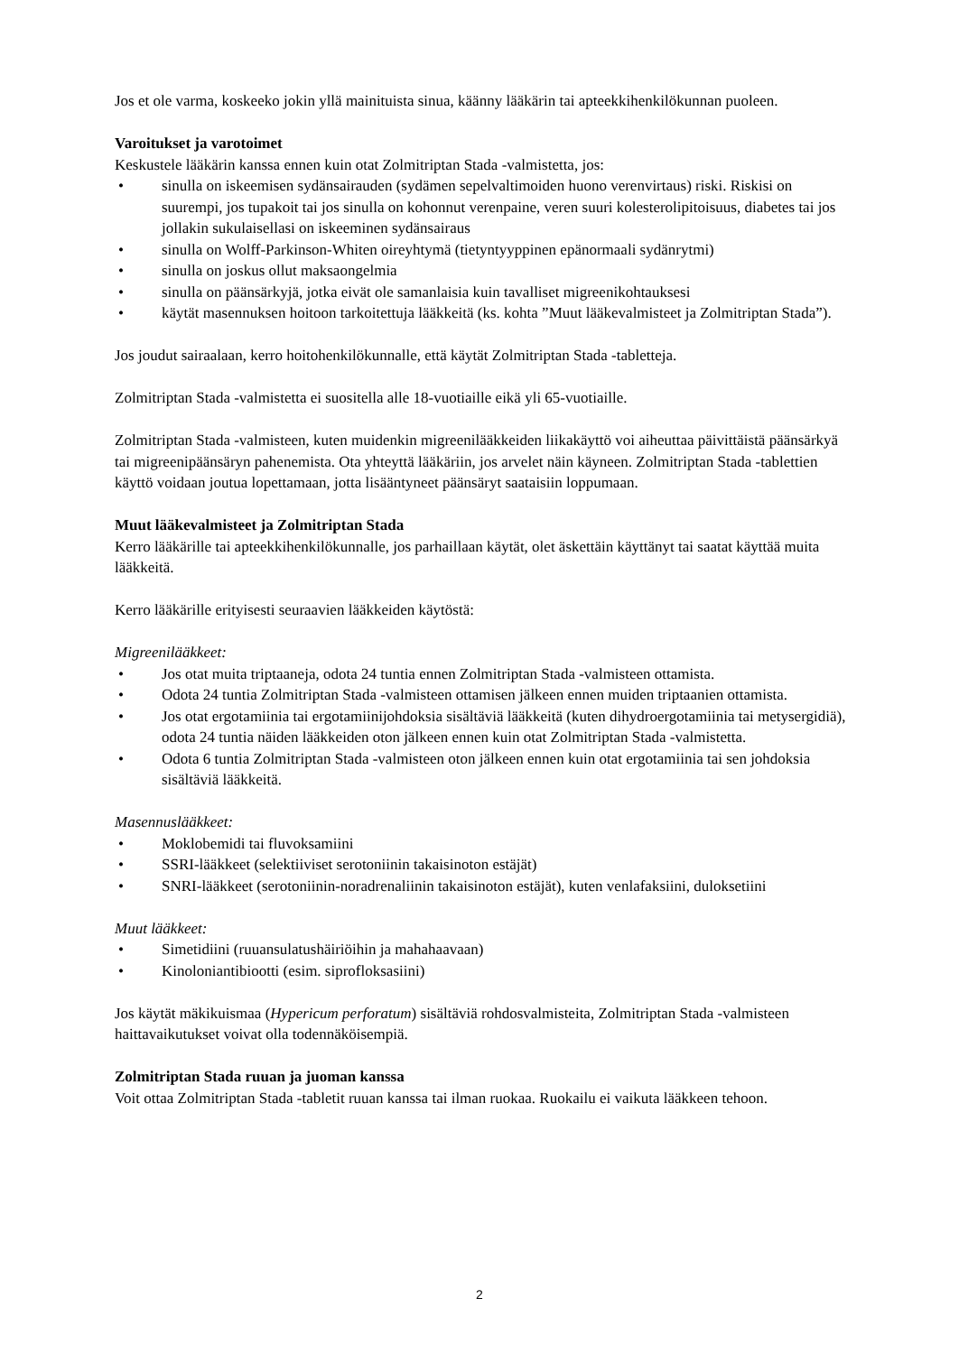Jos et ole varma, koskeeko jokin yllä mainituista sinua, käänny lääkärin tai apteekkihenkilökunnan puoleen.
Varoitukset ja varotoimet
Keskustele lääkärin kanssa ennen kuin otat Zolmitriptan Stada -valmistetta, jos:
• sinulla on iskeemisen sydänsairauden (sydämen sepelvaltimoiden huono verenvirtaus) riski. Riskisi on suurempi, jos tupakoit tai jos sinulla on kohonnut verenpaine, veren suuri kolesterolipitoisuus, diabetes tai jos jollakin sukulaisellasi on iskeeminen sydänsairaus
• sinulla on Wolff-Parkinson-Whiten oireyhtymä (tietyntyyppinen epänormaali sydänrytmi)
• sinulla on joskus ollut maksaongelmia
• sinulla on päänsärkyjä, jotka eivät ole samanlaisia kuin tavalliset migreenikohtauksesi
• käytät masennuksen hoitoon tarkoitettuja lääkkeitä (ks. kohta ”Muut lääkevalmisteet ja Zolmitriptan Stada”).
Jos joudut sairaalaan, kerro hoitohenkilökunnalle, että käytät Zolmitriptan Stada -tabletteja.
Zolmitriptan Stada -valmistetta ei suositella alle 18-vuotiaille eikä yli 65-vuotiaille.
Zolmitriptan Stada -valmisteen, kuten muidenkin migreenilääkkeiden liikakäyttö voi aiheuttaa päivittäistä päänsärkyä tai migreenipäänsäryn pahenemista. Ota yhteyttä lääkäriin, jos arvelet näin käyneen. Zolmitriptan Stada -tablettien käyttö voidaan joutua lopettamaan, jotta lisääntyneet päänsäryt saataisiin loppumaan.
Muut lääkevalmisteet ja Zolmitriptan Stada
Kerro lääkärille tai apteekkihenkilökunnalle, jos parhaillaan käytät, olet äskettäin käyttänyt tai saatat käyttää muita lääkkeitä.
Kerro lääkärille erityisesti seuraavien lääkkeiden käytöstä:
Migreenilääkkeet:
• Jos otat muita triptaaneja, odota 24 tuntia ennen Zolmitriptan Stada -valmisteen ottamista.
• Odota 24 tuntia Zolmitriptan Stada -valmisteen ottamisen jälkeen ennen muiden triptaanien ottamista.
• Jos otat ergotamiinia tai ergotamiinijohdoksia sisältäviä lääkkeitä (kuten dihydroergotamiinia tai metysergidiä), odota 24 tuntia näiden lääkkeiden oton jälkeen ennen kuin otat Zolmitriptan Stada -valmistetta.
• Odota 6 tuntia Zolmitriptan Stada -valmisteen oton jälkeen ennen kuin otat ergotamiinia tai sen johdoksia sisältäviä lääkkeitä.
Masennuslääkkeet:
• Moklobemidi tai fluvoksamiini
• SSRI-lääkkeet (selektiiviset serotoniinin takaisinoton estäjät)
• SNRI-lääkkeet (serotoniinin-noradrenaliinin takaisinoton estäjät), kuten venlafaksiini, duloksetiini
Muut lääkkeet:
• Simetidiini (ruuansulatushäiriöihin ja mahahaavaan)
• Kinoloniantibiootti (esim. siprofloksasiini)
Jos käytät mäkikuismaa (Hypericum perforatum) sisältäviä rohdosvalmisteita, Zolmitriptan Stada -valmisteen haittavaikutukset voivat olla todennäköisempiä.
Zolmitriptan Stada ruuan ja juoman kanssa
Voit ottaa Zolmitriptan Stada -tabletit ruuan kanssa tai ilman ruokaa. Ruokailu ei vaikuta lääkkeen tehoon.
2